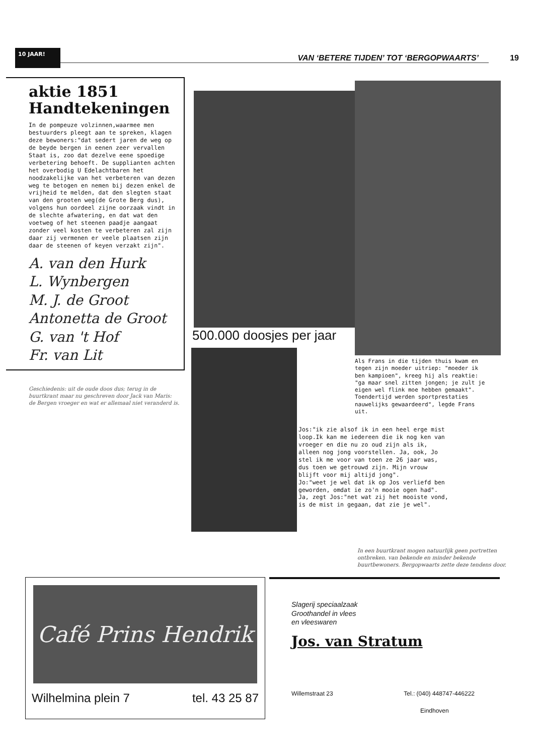10 JAAR!
VAN ‘BETERE TIJDEN’ TOT ‘BERGOPWAARTS’
19
aktie 1851
Handtekeningen
In de pompeuze volzinnen,waarmee men bestuurders pleegt aan te spreken, klagen deze bewoners:"dat sedert jaren de weg op de beyde bergen in eenen zeer vervallen Staat is, zoo dat dezelve eene spoedige verbetering behoeft. De supplianten achten het overbodig U Edelachtbaren het noodzakelijke van het verbeteren van dezen weg te betogen en nemen bij dezen enkel de vrijheid te melden, dat den slegten staat van den grooten weg(de Grote Berg dus), volgens hun oordeel zijne oorzaak vindt in de slechte afwatering, en dat wat den voetweg of het steenen paadje aangaat zonder veel kosten te verbeteren zal zijn daar zij vermenen er veele plaatsen zijn daar de steenen of keyen verzakt zijn".
A. van den Hurk
L. Wynbergen
M. J. de Groot
Antonetta de Groot
G. van 't Hof
Fr. van Lit
Geschiedenis: uit de oude doos dus; terug in de buurtkrant maar nu geschreven door Jack van Maris: de Bergen vroeger en wat er allemaal niet veranderd is.
500.000 doosjes per jaar
Als Frans in die tijden thuis kwam en tegen zijn moeder uitriep: "moeder ik ben kampioen", kreeg hij als reaktie: "ga maar snel zitten jongen; je zult je eigen wel flink moe hebben gemaakt". Toendertijd werden sportprestaties nauwelijks gewaardeerd", legde Frans uit.
Jos:"ik zie alsof ik in een heel erge mist loop.Ik kan me iedereen die ik nog ken van vroeger en die nu zo oud zijn als ik, alleen nog jong voorstellen. Ja, ook, Jo stel ik me voor van toen ze 26 jaar was, dus toen we getrouwd zijn. Mijn vrouw blijft voor mij altijd jong".
Jo:"weet je wel dat ik op Jos verliefd ben geworden, omdat ie zo'n mooie ogen had". Ja, zegt Jos:"net wat zij het mooiste vond, is de mist in gegaan, dat zie je wel".
In een buurtkrant mogen natuurlijk geen portretten ontbreken. van bekende en minder bekende buurtbewoners. Bergopwaarts zette deze tendens door.
Café Prins Hendrik
Wilhelmina plein 7 tel. 43 25 87
Slagerij speciaalzaak
Groothandel in vlees
en vleeswaren
Jos. van Stratum
Willemstraat 23 Tel.: (040) 448747-446222
Eindhoven